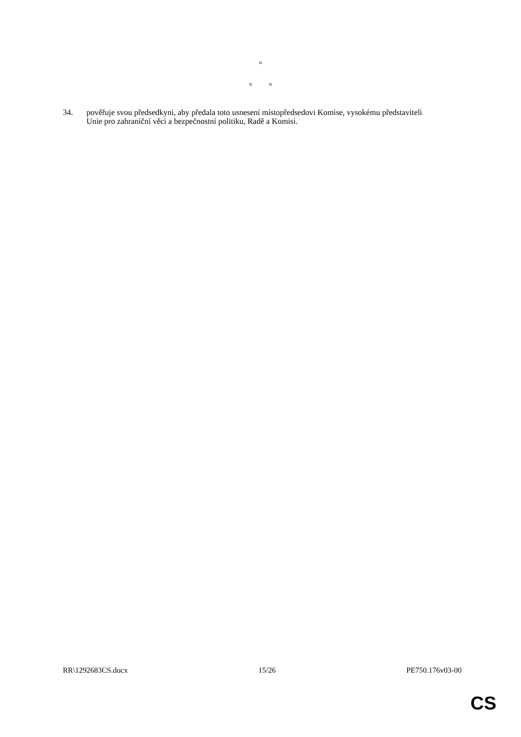°
° °
34. pověřuje svou předsedkyni, aby předala toto usnesení místopředsedovi Komise, vysokému představiteli Unie pro zahraniční věci a bezpečnostní politiku, Radě a Komisi.
RR\1292683CS.docx 15/26 PE750.176v03-00
CS